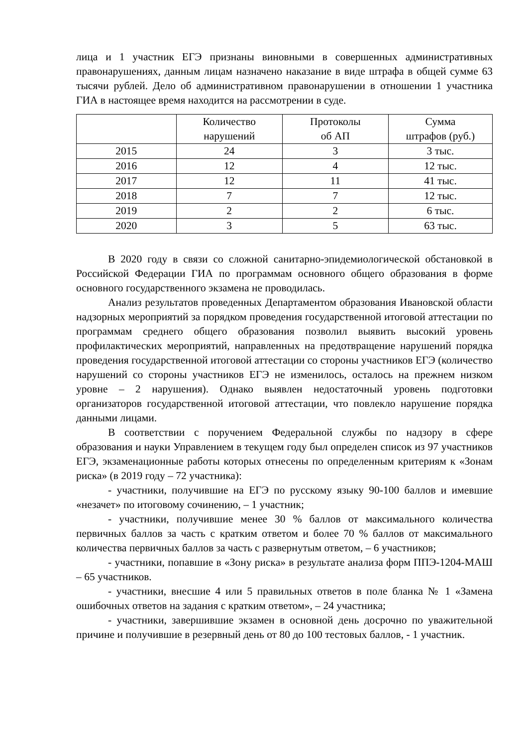лица и 1 участник ЕГЭ признаны виновными в совершенных административных правонарушениях, данным лицам назначено наказание в виде штрафа в общей сумме 63 тысячи рублей. Дело об административном правонарушении в отношении 1 участника ГИА в настоящее время находится на рассмотрении в суде.
| | Количество нарушений | Протоколы об АП | Сумма штрафов (руб.) |
| --- | --- | --- | --- |
| 2015 | 24 | 3 | 3 тыс. |
| 2016 | 12 | 4 | 12 тыс. |
| 2017 | 12 | 11 | 41 тыс. |
| 2018 | 7 | 7 | 12 тыс. |
| 2019 | 2 | 2 | 6 тыс. |
| 2020 | 3 | 5 | 63 тыс. |
В 2020 году в связи со сложной санитарно-эпидемиологической обстановкой в Российской Федерации ГИА по программам основного общего образования в форме основного государственного экзамена не проводилась.
Анализ результатов проведенных Департаментом образования Ивановской области надзорных мероприятий за порядком проведения государственной итоговой аттестации по программам среднего общего образования позволил выявить высокий уровень профилактических мероприятий, направленных на предотвращение нарушений порядка проведения государственной итоговой аттестации со стороны участников ЕГЭ (количество нарушений со стороны участников ЕГЭ не изменилось, осталось на прежнем низком уровне – 2 нарушения). Однако выявлен недостаточный уровень подготовки организаторов государственной итоговой аттестации, что повлекло нарушение порядка данными лицами.
В соответствии с поручением Федеральной службы по надзору в сфере образования и науки Управлением в текущем году был определен список из 97 участников ЕГЭ, экзаменационные работы которых отнесены по определенным критериям к «Зонам риска» (в 2019 году – 72 участника):
- участники, получившие на ЕГЭ по русскому языку 90-100 баллов и имевшие «незачет» по итоговому сочинению, – 1 участник;
- участники, получившие менее 30 % баллов от максимального количества первичных баллов за часть с кратким ответом и более 70 % баллов от максимального количества первичных баллов за часть с развернутым ответом, – 6 участников;
- участники, попавшие в «Зону риска» в результате анализа форм ППЭ-1204-МАШ – 65 участников.
- участники, внесшие 4 или 5 правильных ответов в поле бланка № 1 «Замена ошибочных ответов на задания с кратким ответом», – 24 участника;
- участники, завершившие экзамен в основной день досрочно по уважительной причине и получившие в резервный день от 80 до 100 тестовых баллов, - 1 участник.